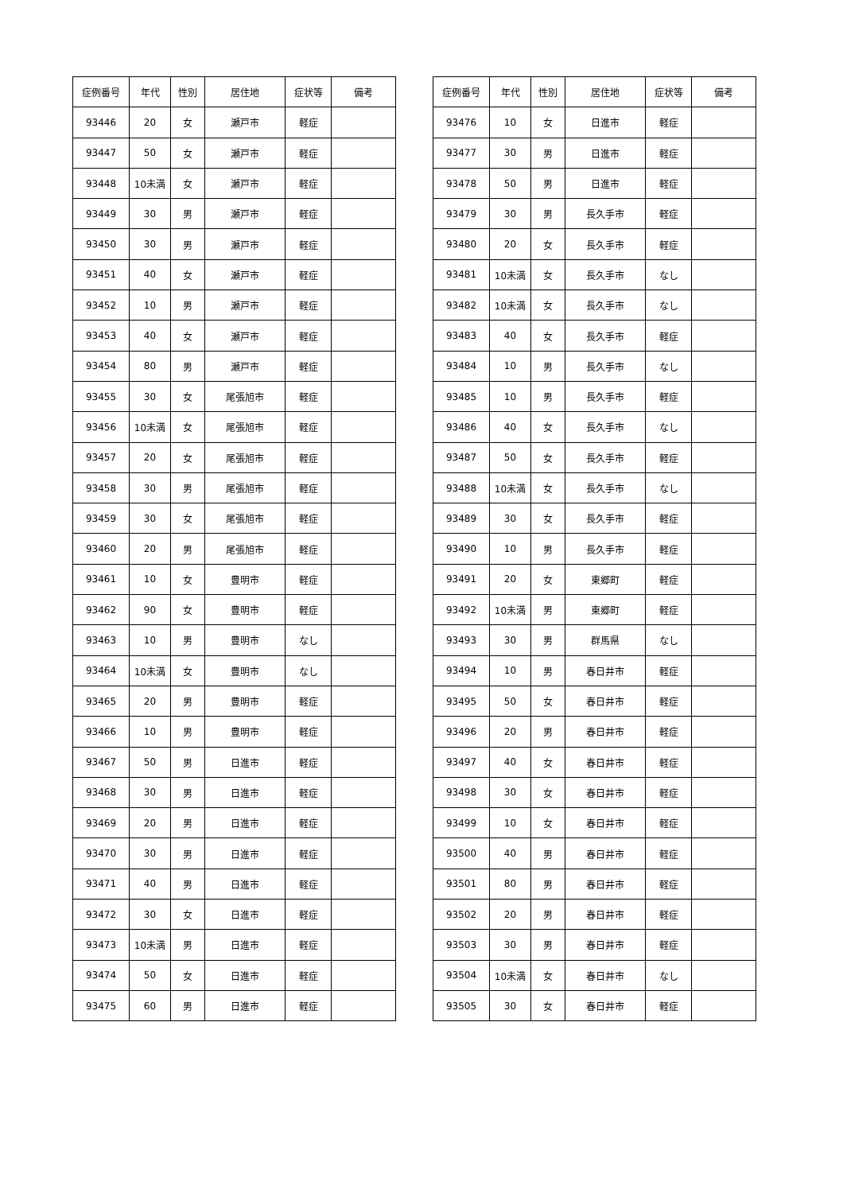| 症例番号 | 年代 | 性別 | 居住地 | 症状等 | 備考 |
| --- | --- | --- | --- | --- | --- |
| 93446 | 20 | 女 | 瀬戸市 | 軽症 | |
| 93447 | 50 | 女 | 瀬戸市 | 軽症 | |
| 93448 | 10未満 | 女 | 瀬戸市 | 軽症 | |
| 93449 | 30 | 男 | 瀬戸市 | 軽症 | |
| 93450 | 30 | 男 | 瀬戸市 | 軽症 | |
| 93451 | 40 | 女 | 瀬戸市 | 軽症 | |
| 93452 | 10 | 男 | 瀬戸市 | 軽症 | |
| 93453 | 40 | 女 | 瀬戸市 | 軽症 | |
| 93454 | 80 | 男 | 瀬戸市 | 軽症 | |
| 93455 | 30 | 女 | 尾張旭市 | 軽症 | |
| 93456 | 10未満 | 女 | 尾張旭市 | 軽症 | |
| 93457 | 20 | 女 | 尾張旭市 | 軽症 | |
| 93458 | 30 | 男 | 尾張旭市 | 軽症 | |
| 93459 | 30 | 女 | 尾張旭市 | 軽症 | |
| 93460 | 20 | 男 | 尾張旭市 | 軽症 | |
| 93461 | 10 | 女 | 豊明市 | 軽症 | |
| 93462 | 90 | 女 | 豊明市 | 軽症 | |
| 93463 | 10 | 男 | 豊明市 | なし | |
| 93464 | 10未満 | 女 | 豊明市 | なし | |
| 93465 | 20 | 男 | 豊明市 | 軽症 | |
| 93466 | 10 | 男 | 豊明市 | 軽症 | |
| 93467 | 50 | 男 | 日進市 | 軽症 | |
| 93468 | 30 | 男 | 日進市 | 軽症 | |
| 93469 | 20 | 男 | 日進市 | 軽症 | |
| 93470 | 30 | 男 | 日進市 | 軽症 | |
| 93471 | 40 | 男 | 日進市 | 軽症 | |
| 93472 | 30 | 女 | 日進市 | 軽症 | |
| 93473 | 10未満 | 男 | 日進市 | 軽症 | |
| 93474 | 50 | 女 | 日進市 | 軽症 | |
| 93475 | 60 | 男 | 日進市 | 軽症 | |
| 症例番号 | 年代 | 性別 | 居住地 | 症状等 | 備考 |
| --- | --- | --- | --- | --- | --- |
| 93476 | 10 | 女 | 日進市 | 軽症 | |
| 93477 | 30 | 男 | 日進市 | 軽症 | |
| 93478 | 50 | 男 | 日進市 | 軽症 | |
| 93479 | 30 | 男 | 長久手市 | 軽症 | |
| 93480 | 20 | 女 | 長久手市 | 軽症 | |
| 93481 | 10未満 | 女 | 長久手市 | なし | |
| 93482 | 10未満 | 女 | 長久手市 | なし | |
| 93483 | 40 | 女 | 長久手市 | 軽症 | |
| 93484 | 10 | 男 | 長久手市 | なし | |
| 93485 | 10 | 男 | 長久手市 | 軽症 | |
| 93486 | 40 | 女 | 長久手市 | なし | |
| 93487 | 50 | 女 | 長久手市 | 軽症 | |
| 93488 | 10未満 | 女 | 長久手市 | なし | |
| 93489 | 30 | 女 | 長久手市 | 軽症 | |
| 93490 | 10 | 男 | 長久手市 | 軽症 | |
| 93491 | 20 | 女 | 東郷町 | 軽症 | |
| 93492 | 10未満 | 男 | 東郷町 | 軽症 | |
| 93493 | 30 | 男 | 群馬県 | なし | |
| 93494 | 10 | 男 | 春日井市 | 軽症 | |
| 93495 | 50 | 女 | 春日井市 | 軽症 | |
| 93496 | 20 | 男 | 春日井市 | 軽症 | |
| 93497 | 40 | 女 | 春日井市 | 軽症 | |
| 93498 | 30 | 女 | 春日井市 | 軽症 | |
| 93499 | 10 | 女 | 春日井市 | 軽症 | |
| 93500 | 40 | 男 | 春日井市 | 軽症 | |
| 93501 | 80 | 男 | 春日井市 | 軽症 | |
| 93502 | 20 | 男 | 春日井市 | 軽症 | |
| 93503 | 30 | 男 | 春日井市 | 軽症 | |
| 93504 | 10未満 | 女 | 春日井市 | なし | |
| 93505 | 30 | 女 | 春日井市 | 軽症 | |